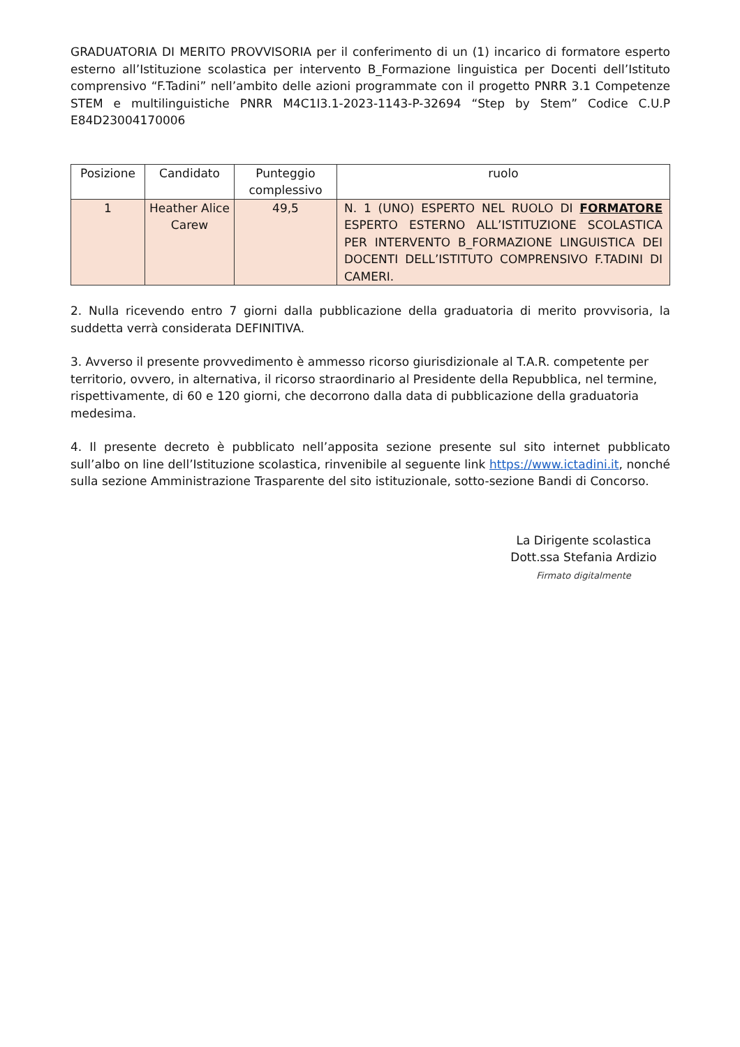GRADUATORIA DI MERITO PROVVISORIA per il conferimento di un (1) incarico di formatore esperto esterno all’Istituzione scolastica per intervento B_Formazione linguistica per Docenti dell’Istituto comprensivo “F.Tadini” nell’ambito delle azioni programmate con il progetto PNRR 3.1 Competenze STEM e multilinguistiche PNRR M4C1I3.1-2023-1143-P-32694 “Step by Stem” Codice C.U.P E84D23004170006
| Posizione | Candidato | Punteggio complessivo | ruolo |
| --- | --- | --- | --- |
| 1 | Heather Alice Carew | 49,5 | N. 1 (UNO) ESPERTO NEL RUOLO DI FORMATORE ESPERTO ESTERNO ALL’ISTITUZIONE SCOLASTICA PER INTERVENTO B_FORMAZIONE LINGUISTICA DEI DOCENTI DELL’ISTITUTO COMPRENSIVO F.TADINI DI CAMERI. |
2. Nulla ricevendo entro 7 giorni dalla pubblicazione della graduatoria di merito provvisoria, la suddetta verrà considerata DEFINITIVA.
3. Avverso il presente provvedimento è ammesso ricorso giurisdizionale al T.A.R. competente per territorio, ovvero, in alternativa, il ricorso straordinario al Presidente della Repubblica, nel termine, rispettivamente, di 60 e 120 giorni, che decorrono dalla data di pubblicazione della graduatoria medesima.
4. Il presente decreto è pubblicato nell’apposita sezione presente sul sito internet pubblicato sull’albo on line dell’Istituzione scolastica, rinvenibile al seguente link https://www.ictadini.it, nonché sulla sezione Amministrazione Trasparente del sito istituzionale, sotto-sezione Bandi di Concorso.
La Dirigente scolastica
Dott.ssa Stefania Ardizio
Firmato digitalmente